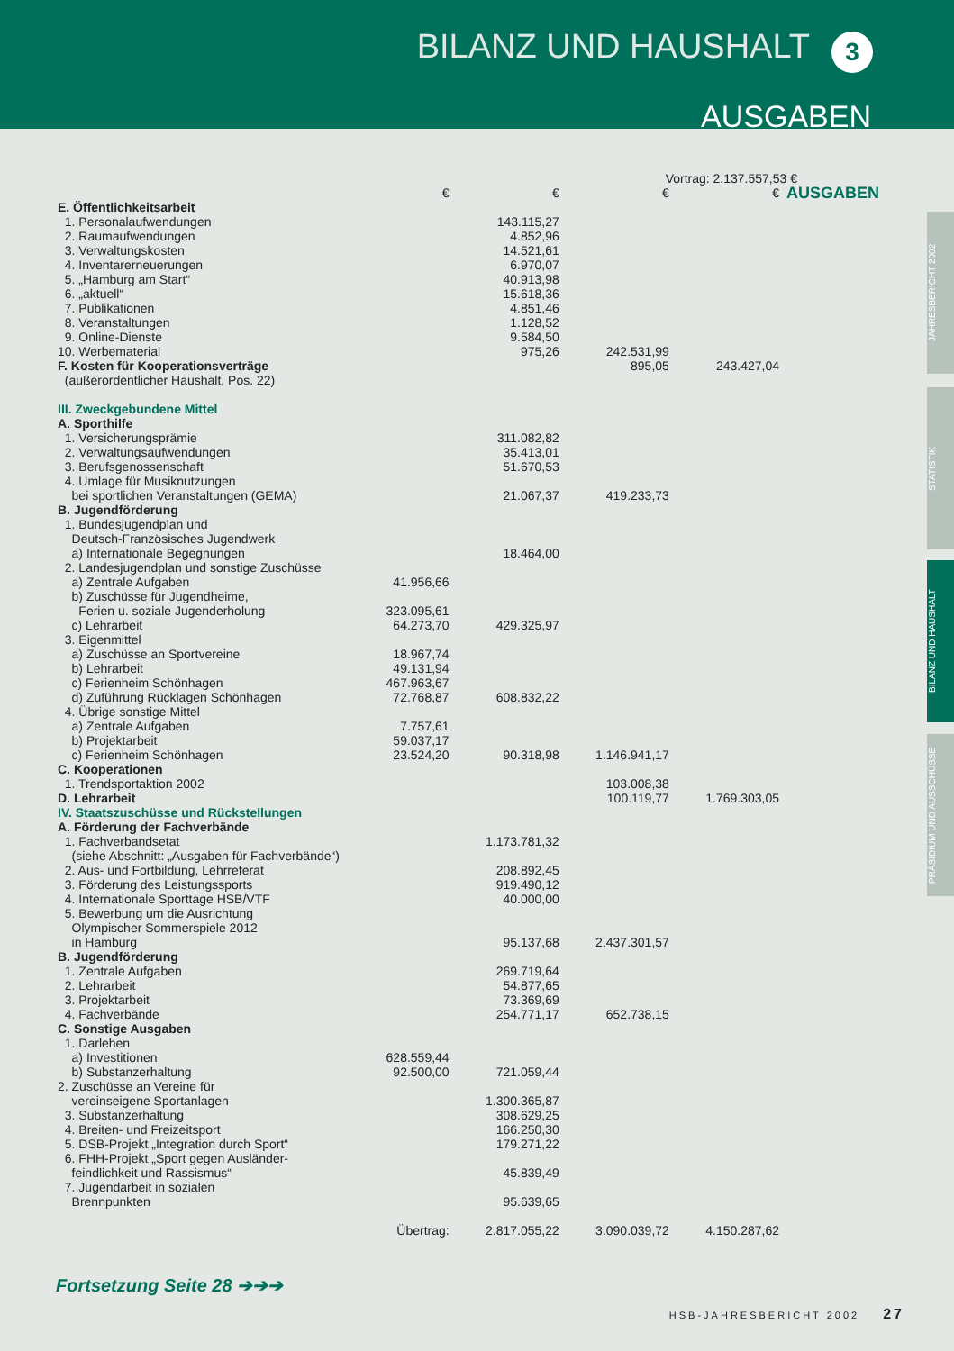BILANZ UND HAUSHALT 3
AUSGABEN
JAHRESBERICHT 2002
STATISTIK
BILANZ UND HAUSHALT
PRÄSIDIUM UND AUSSCHÜSSE
Vortrag: 2.137.557,53 €
| | € | € | € | € | AUSGABEN |
| E. Öffentlichkeitsarbeit | | | | | |
| 1. Personalaufwendungen | | 143.115,27 | | | |
| 2. Raumaufwendungen | | 4.852,96 | | | |
| 3. Verwaltungskosten | | 14.521,61 | | | |
| 4. Inventarerneuerungen | | 6.970,07 | | | |
| 5. „Hamburg am Start“ | | 40.913,98 | | | |
| 6. „aktuell“ | | 15.618,36 | | | |
| 7. Publikationen | | 4.851,46 | | | |
| 8. Veranstaltungen | | 1.128,52 | | | |
| 9. Online-Dienste | | 9.584,50 | | | |
| 10. Werbematerial | | 975,26 | 242.531,99 | | |
| F. Kosten für Kooperationsverträge | | | 895,05 | 243.427,04 | |
| (außerordentlicher Haushalt, Pos. 22) | | | | | |
| III. Zweckgebundene Mittel | | | | | |
| A. Sporthilfe | | | | | |
| 1. Versicherungsprämie | | 311.082,82 | | | |
| 2. Verwaltungsaufwendungen | | 35.413,01 | | | |
| 3. Berufsgenossenschaft | | 51.670,53 | | | |
| 4. Umlage für Musiknutzungen | | | | | |
| bei sportlichen Veranstaltungen (GEMA) | | 21.067,37 | 419.233,73 | | |
| B. Jugendförderung | | | | | |
| 1. Bundesjugendplan und | | | | | |
| Deutsch-Französisches Jugendwerk | | | | | |
| a) Internationale Begegnungen | | 18.464,00 | | | |
| 2. Landesjugendplan und sonstige Zuschüsse | | | | | |
| a) Zentrale Aufgaben | 41.956,66 | | | | |
| b) Zuschüsse für Jugendheime, | | | | | |
| Ferien u. soziale Jugenderholung | 323.095,61 | | | | |
| c) Lehrarbeit | 64.273,70 | 429.325,97 | | | |
| 3. Eigenmittel | | | | | |
| a) Zuschüsse an Sportvereine | 18.967,74 | | | | |
| b) Lehrarbeit | 49.131,94 | | | | |
| c) Ferienheim Schönhagen | 467.963,67 | | | | |
| d) Zuführung Rücklagen Schönhagen | 72.768,87 | 608.832,22 | | | |
| 4. Übrige sonstige Mittel | | | | | |
| a) Zentrale Aufgaben | 7.757,61 | | | | |
| b) Projektarbeit | 59.037,17 | | | | |
| c) Ferienheim Schönhagen | 23.524,20 | 90.318,98 | 1.146.941,17 | | |
| C. Kooperationen | | | | | |
| 1. Trendsportaktion 2002 | | | 103.008,38 | | |
| D. Lehrarbeit | | | 100.119,77 | 1.769.303,05 | |
| IV. Staatszuschüsse und Rückstellungen | | | | | |
| A. Förderung der Fachverbände | | | | | |
| 1. Fachverbandsetat | | 1.173.781,32 | | | |
| (siehe Abschnitt: „Ausgaben für Fachverbände“) | | | | | |
| 2. Aus- und Fortbildung, Lehrreferat | | 208.892,45 | | | |
| 3. Förderung des Leistungssports | | 919.490,12 | | | |
| 4. Internationale Sporttage HSB/VTF | | 40.000,00 | | | |
| 5. Bewerbung um die Ausrichtung | | | | | |
| Olympischer Sommerspiele 2012 | | | | | |
| in Hamburg | | 95.137,68 | 2.437.301,57 | | |
| B. Jugendförderung | | | | | |
| 1. Zentrale Aufgaben | | 269.719,64 | | | |
| 2. Lehrarbeit | | 54.877,65 | | | |
| 3. Projektarbeit | | 73.369,69 | | | |
| 4. Fachverbände | | 254.771,17 | 652.738,15 | | |
| C. Sonstige Ausgaben | | | | | |
| 1. Darlehen | | | | | |
| a) Investitionen | 628.559,44 | | | | |
| b) Substanzerhaltung | 92.500,00 | 721.059,44 | | | |
| 2. Zuschüsse an Vereine für | | | | | |
| vereinseigene Sportanlagen | | 1.300.365,87 | | | |
| 3. Substanzerhaltung | | 308.629,25 | | | |
| 4. Breiten- und Freizeitsport | | 166.250,30 | | | |
| 5. DSB-Projekt „Integration durch Sport“ | | 179.271,22 | | | |
| 6. FHH-Projekt „Sport gegen Ausländer- | | | | | |
| feindlichkeit und Rassismus“ | | 45.839,49 | | | |
| 7. Jugendarbeit in sozialen | | | | | |
| Brennpunkten | | 95.639,65 | | | |
| | Übertrag: | 2.817.055,22 | 3.090.039,72 | 4.150.287,62 | |
Fortsetzung Seite 28 ➔➔➔
HSB-JAHRESBERICHT 2002 27